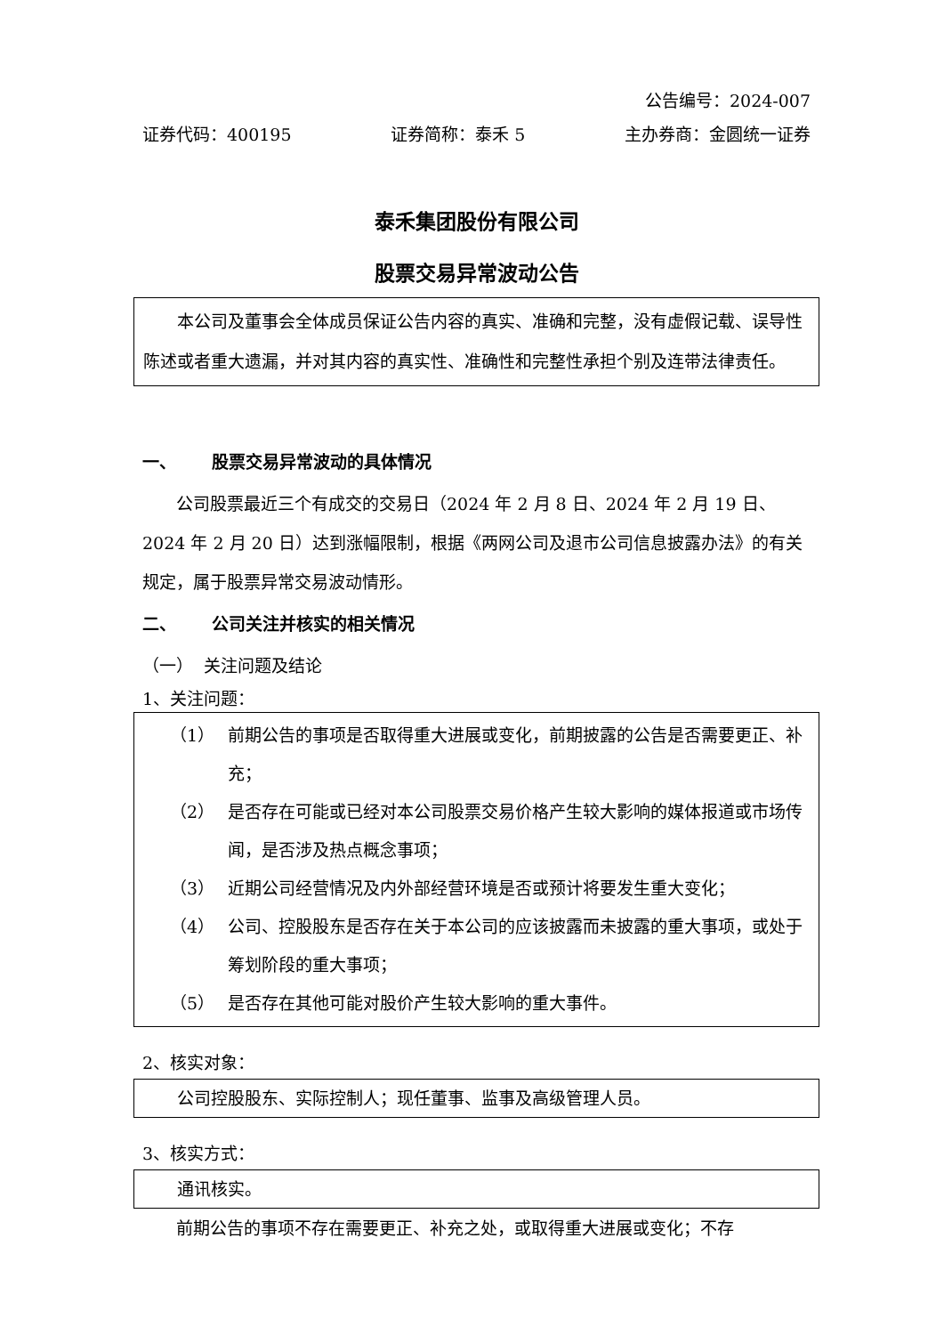公告编号：2024-007
证券代码：400195 证券简称：泰禾 5 主办券商：金圆统一证券
泰禾集团股份有限公司
股票交易异常波动公告
本公司及董事会全体成员保证公告内容的真实、准确和完整，没有虚假记载、误导性陈述或者重大遗漏，并对其内容的真实性、准确性和完整性承担个别及连带法律责任。
一、 股票交易异常波动的具体情况
公司股票最近三个有成交的交易日（2024 年 2 月 8 日、2024 年 2 月 19 日、2024 年 2 月 20 日）达到涨幅限制，根据《两网公司及退市公司信息披露办法》的有关规定，属于股票异常交易波动情形。
二、 公司关注并核实的相关情况
（一） 关注问题及结论
1、关注问题：
（1） 前期公告的事项是否取得重大进展或变化，前期披露的公告是否需要更正、补充；
（2） 是否存在可能或已经对本公司股票交易价格产生较大影响的媒体报道或市场传闻，是否涉及热点概念事项；
（3） 近期公司经营情况及内外部经营环境是否或预计将要发生重大变化；
（4） 公司、控股股东是否存在关于本公司的应该披露而未披露的重大事项，或处于筹划阶段的重大事项；
（5） 是否存在其他可能对股价产生较大影响的重大事件。
2、核实对象：
公司控股股东、实际控制人；现任董事、监事及高级管理人员。
3、核实方式：
通讯核实。
前期公告的事项不存在需要更正、补充之处，或取得重大进展或变化；不存